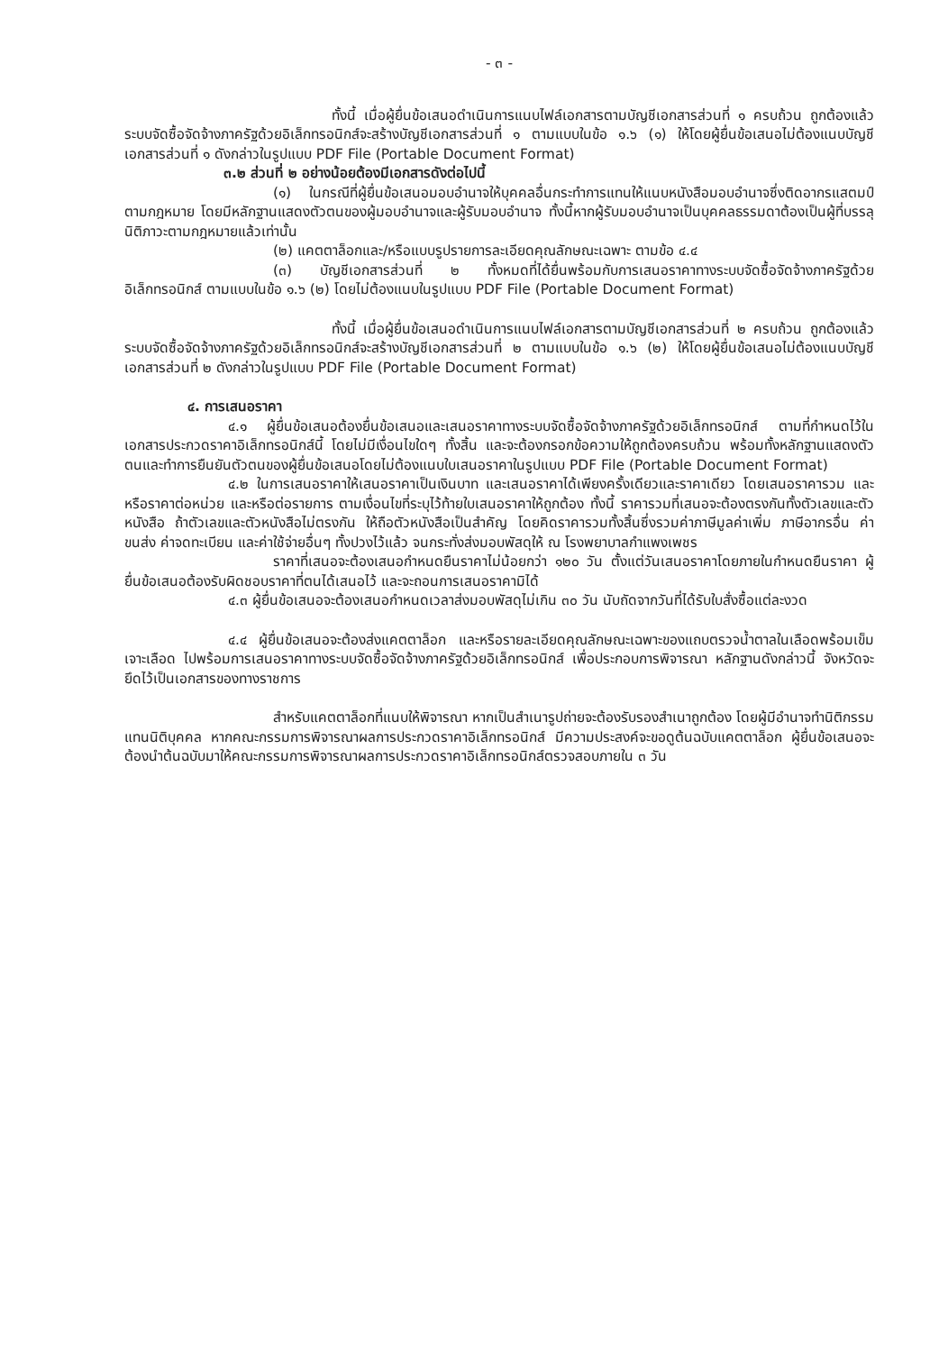- ๓ -
ทั้งนี้ เมื่อผู้ยื่นข้อเสนอดำเนินการแนบไฟล์เอกสารตามบัญชีเอกสารส่วนที่ ๑ ครบถ้วน ถูกต้องแล้ว ระบบจัดซื้อจัดจ้างภาครัฐด้วยอิเล็กทรอนิกส์จะสร้างบัญชีเอกสารส่วนที่ ๑ ตามแบบในข้อ ๑.๖ (๑) ให้โดยผู้ยื่นข้อเสนอไม่ต้องแนบบัญชีเอกสารส่วนที่ ๑ ดังกล่าวในรูปแบบ PDF File (Portable Document Format)
๓.๒ ส่วนที่ ๒ อย่างน้อยต้องมีเอกสารดังต่อไปนี้
(๑) ในกรณีที่ผู้ยื่นข้อเสนอมอบอำนาจให้บุคคลอื่นกระทำการแทนให้แนบหนังสือมอบอำนาจซึ่งติดอากรแสตมป์ตามกฎหมาย โดยมีหลักฐานแสดงตัวตนของผู้มอบอำนาจและผู้รับมอบอำนาจ ทั้งนี้หากผู้รับมอบอำนาจเป็นบุคคลธรรมดาต้องเป็นผู้ที่บรรลุนิติภาวะตามกฎหมายแล้วเท่านั้น
(๒) แคตตาล็อกและ/หรือแบบรูปรายการละเอียดคุณลักษณะเฉพาะ ตามข้อ ๔.๔
(๓) บัญชีเอกสารส่วนที่ ๒ ทั้งหมดที่ได้ยื่นพร้อมกับการเสนอราคาทางระบบจัดซื้อจัดจ้างภาครัฐด้วยอิเล็กทรอนิกส์ ตามแบบในข้อ ๑.๖ (๒) โดยไม่ต้องแนบในรูปแบบ PDF File (Portable Document Format)
ทั้งนี้ เมื่อผู้ยื่นข้อเสนอดำเนินการแนบไฟล์เอกสารตามบัญชีเอกสารส่วนที่ ๒ ครบถ้วน ถูกต้องแล้ว ระบบจัดซื้อจัดจ้างภาครัฐด้วยอิเล็กทรอนิกส์จะสร้างบัญชีเอกสารส่วนที่ ๒ ตามแบบในข้อ ๑.๖ (๒) ให้โดยผู้ยื่นข้อเสนอไม่ต้องแนบบัญชีเอกสารส่วนที่ ๒ ดังกล่าวในรูปแบบ PDF File (Portable Document Format)
๔. การเสนอราคา
๔.๑ ผู้ยื่นข้อเสนอต้องยื่นข้อเสนอและเสนอราคาทางระบบจัดซื้อจัดจ้างภาครัฐด้วยอิเล็กทรอนิกส์ ตามที่กำหนดไว้ในเอกสารประกวดราคาอิเล็กทรอนิกส์นี้ โดยไม่มีเงื่อนไขใดๆ ทั้งสิ้น และจะต้องกรอกข้อความให้ถูกต้องครบถ้วน พร้อมทั้งหลักฐานแสดงตัวตนและทำการยืนยันตัวตนของผู้ยื่นข้อเสนอโดยไม่ต้องแนบใบเสนอราคาในรูปแบบ PDF File (Portable Document Format)
๔.๒ ในการเสนอราคาให้เสนอราคาเป็นเงินบาท และเสนอราคาได้เพียงครั้งเดียวและราคาเดียว โดยเสนอราคารวม และหรือราคาต่อหน่วย และหรือต่อรายการ ตามเงื่อนไขที่ระบุไว้ท้ายใบเสนอราคาให้ถูกต้อง ทั้งนี้ ราคารวมที่เสนอจะต้องตรงกันทั้งตัวเลขและตัวหนังสือ ถ้าตัวเลขและตัวหนังสือไม่ตรงกัน ให้ถือตัวหนังสือเป็นสำคัญ โดยคิดราคารวมทั้งสิ้นซึ่งรวมค่าภาษีมูลค่าเพิ่ม ภาษีอากรอื่น ค่าขนส่ง ค่าจดทะเบียน และค่าใช้จ่ายอื่นๆ ทั้งปวงไว้แล้ว จนกระทั่งส่งมอบพัสดุให้ ณ โรงพยาบาลกำแพงเพชร
ราคาที่เสนอจะต้องเสนอกำหนดยืนราคาไม่น้อยกว่า ๑๒๐ วัน ตั้งแต่วันเสนอราคาโดยภายในกำหนดยืนราคา ผู้ยื่นข้อเสนอต้องรับผิดชอบราคาที่ตนได้เสนอไว้ และจะถอนการเสนอราคามิได้
๔.๓ ผู้ยื่นข้อเสนอจะต้องเสนอกำหนดเวลาส่งมอบพัสดุไม่เกิน ๓๐ วัน นับถัดจากวันที่ได้รับใบสั่งซื้อแต่ละงวด
๔.๔ ผู้ยื่นข้อเสนอจะต้องส่งแคตตาล็อก และหรือรายละเอียดคุณลักษณะเฉพาะของแถบตรวจน้ำตาลในเลือดพร้อมเข็มเจาะเลือด ไปพร้อมการเสนอราคาทางระบบจัดซื้อจัดจ้างภาครัฐด้วยอิเล็กทรอนิกส์ เพื่อประกอบการพิจารณา หลักฐานดังกล่าวนี้ จังหวัดจะยึดไว้เป็นเอกสารของทางราชการ
สำหรับแคตตาล็อกที่แนบให้พิจารณา หากเป็นสำเนารูปถ่ายจะต้องรับรองสำเนาถูกต้อง โดยผู้มีอำนาจทำนิติกรรมแทนนิติบุคคล หากคณะกรรมการพิจารณาผลการประกวดราคาอิเล็กทรอนิกส์ มีความประสงค์จะขอดูต้นฉบับแคตตาล็อก ผู้ยื่นข้อเสนอจะต้องนำต้นฉบับมาให้คณะกรรมการพิจารณาผลการประกวดราคาอิเล็กทรอนิกส์ตรวจสอบภายใน ๓ วัน